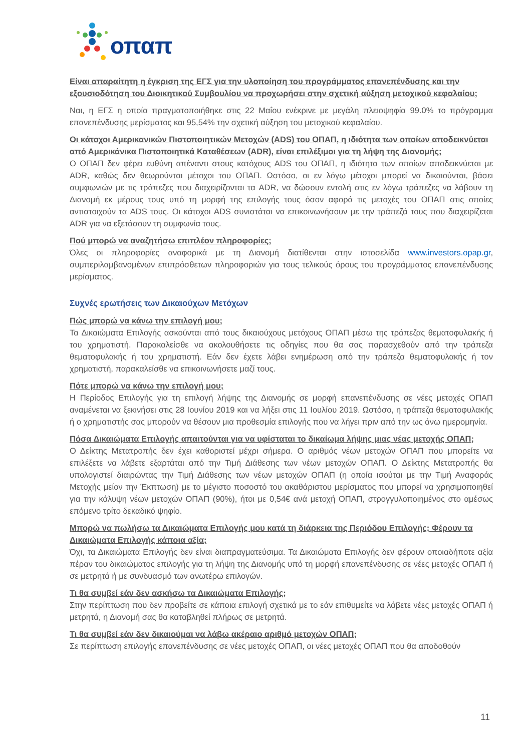οπαπ
Είναι απαραίτητη η έγκριση της ΕΓΣ για την υλοποίηση του προγράμματος επανεπένδυσης και την εξουσιοδότηση του Διοικητικού Συμβουλίου να προχωρήσει στην σχετική αύξηση μετοχικού κεφαλαίου;
Ναι, η ΕΓΣ η οποία πραγματοποιήθηκε στις 22 Μαΐου ενέκρινε με μεγάλη πλειοψηφία 99.0% το πρόγραμμα επανεπένδυσης μερίσματος και 95,54% την σχετική αύξηση του μετοχικού κεφαλαίου.
Οι κάτοχοι Αμερικανικών Πιστοποιητικών Μετοχών (ADS) του ΟΠΑΠ, η ιδιότητα των οποίων αποδεικνύεται από Αμερικάνικα Πιστοποιητικά Καταθέσεων (ADR), είναι επιλέξιμοι για τη λήψη της Διανομής;
Ο ΟΠΑΠ δεν φέρει ευθύνη απέναντι στους κατόχους ADS του ΟΠΑΠ, η ιδιότητα των οποίων αποδεικνύεται με ADR, καθώς δεν θεωρούνται μέτοχοι του ΟΠΑΠ. Ωστόσο, οι εν λόγω μέτοχοι μπορεί να δικαιούνται, βάσει συμφωνιών με τις τράπεζες που διαχειρίζονται τα ADR, να δώσουν εντολή στις εν λόγω τράπεζες να λάβουν τη Διανομή εκ μέρους τους υπό τη μορφή της επιλογής τους όσον αφορά τις μετοχές του ΟΠΑΠ στις οποίες αντιστοιχούν τα ADS τους. Οι κάτοχοι ADS συνιστάται να επικοινωνήσουν με την τράπεζά τους που διαχειρίζεται ADR για να εξετάσουν τη συμφωνία τους.
Πού μπορώ να αναζητήσω επιπλέον πληροφορίες;
Όλες οι πληροφορίες αναφορικά με τη Διανομή διατίθενται στην ιστοσελίδα www.investors.opap.gr, συμπεριλαμβανομένων επιπρόσθετων πληροφοριών για τους τελικούς όρους του προγράμματος επανεπένδυσης μερίσματος.
Συχνές ερωτήσεις των Δικαιούχων Μετόχων
Πώς μπορώ να κάνω την επιλογή μου;
Τα Δικαιώματα Επιλογής ασκούνται από τους δικαιούχους μετόχους ΟΠΑΠ μέσω της τράπεζας θεματοφυλακής ή του χρηματιστή. Παρακαλείσθε να ακολουθήσετε τις οδηγίες που θα σας παρασχεθούν από την τράπεζα θεματοφυλακής ή του χρηματιστή. Εάν δεν έχετε λάβει ενημέρωση από την τράπεζα θεματοφυλακής ή τον χρηματιστή, παρακαλείσθε να επικοινωνήσετε μαζί τους.
Πότε μπορώ να κάνω την επιλογή μου;
Η Περίοδος Επιλογής για τη επιλογή λήψης της Διανομής σε μορφή επανεπένδυσης σε νέες μετοχές ΟΠΑΠ αναμένεται να ξεκινήσει στις 28 Ιουνίου 2019 και να λήξει στις 11 Ιουλίου 2019. Ωστόσο, η τράπεζα θεματοφυλακής ή ο χρηματιστής σας μπορούν να θέσουν μια προθεσμία επιλογής που να λήγει πριν από την ως άνω ημερομηνία.
Πόσα Δικαιώματα Επιλογής απαιτούνται για να υφίσταται το δικαίωμα λήψης μιας νέας μετοχής ΟΠΑΠ;
Ο Δείκτης Μετατροπής δεν έχει καθοριστεί μέχρι σήμερα. Ο αριθμός νέων μετοχών ΟΠΑΠ που μπορείτε να επιλέξετε να λάβετε εξαρτάται από την Τιμή Διάθεσης των νέων μετοχών ΟΠΑΠ. Ο Δείκτης Μετατροπής θα υπολογιστεί διαιρώντας την Τιμή Διάθεσης των νέων μετοχών ΟΠΑΠ (η οποία ισούται με την Τιμή Αναφοράς Μετοχής μείον την Έκπτωση) με το μέγιστο ποσοστό του ακαθάριστου μερίσματος που μπορεί να χρησιμοποιηθεί για την κάλυψη νέων μετοχών ΟΠΑΠ (90%), ήτοι με 0,54€ ανά μετοχή ΟΠΑΠ, στρογγυλοποιημένος στο αμέσως επόμενο τρίτο δεκαδικό ψηφίο.
Μπορώ να πωλήσω τα Δικαιώματα Επιλογής μου κατά τη διάρκεια της Περιόδου Επιλογής; Φέρουν τα Δικαιώματα Επιλογής κάποια αξία;
Όχι, τα Δικαιώματα Επιλογής δεν είναι διαπραγματεύσιμα. Τα Δικαιώματα Επιλογής δεν φέρουν οποιαδήποτε αξία πέραν του δικαιώματος επιλογής για τη λήψη της Διανομής υπό τη μορφή επανεπένδυσης σε νέες μετοχές ΟΠΑΠ ή σε μετρητά ή με συνδυασμό των ανωτέρω επιλογών.
Τι θα συμβεί εάν δεν ασκήσω τα Δικαιώματα Επιλογής;
Στην περίπτωση που δεν προβείτε σε κάποια επιλογή σχετικά με το εάν επιθυμείτε να λάβετε νέες μετοχές ΟΠΑΠ ή μετρητά, η Διανομή σας θα καταβληθεί πλήρως σε μετρητά.
Τι θα συμβεί εάν δεν δικαιούμαι να λάβω ακέραιο αριθμό μετοχών ΟΠΑΠ;
Σε περίπτωση επιλογής επανεπένδυσης σε νέες μετοχές ΟΠΑΠ, οι νέες μετοχές ΟΠΑΠ που θα αποδοθούν
11